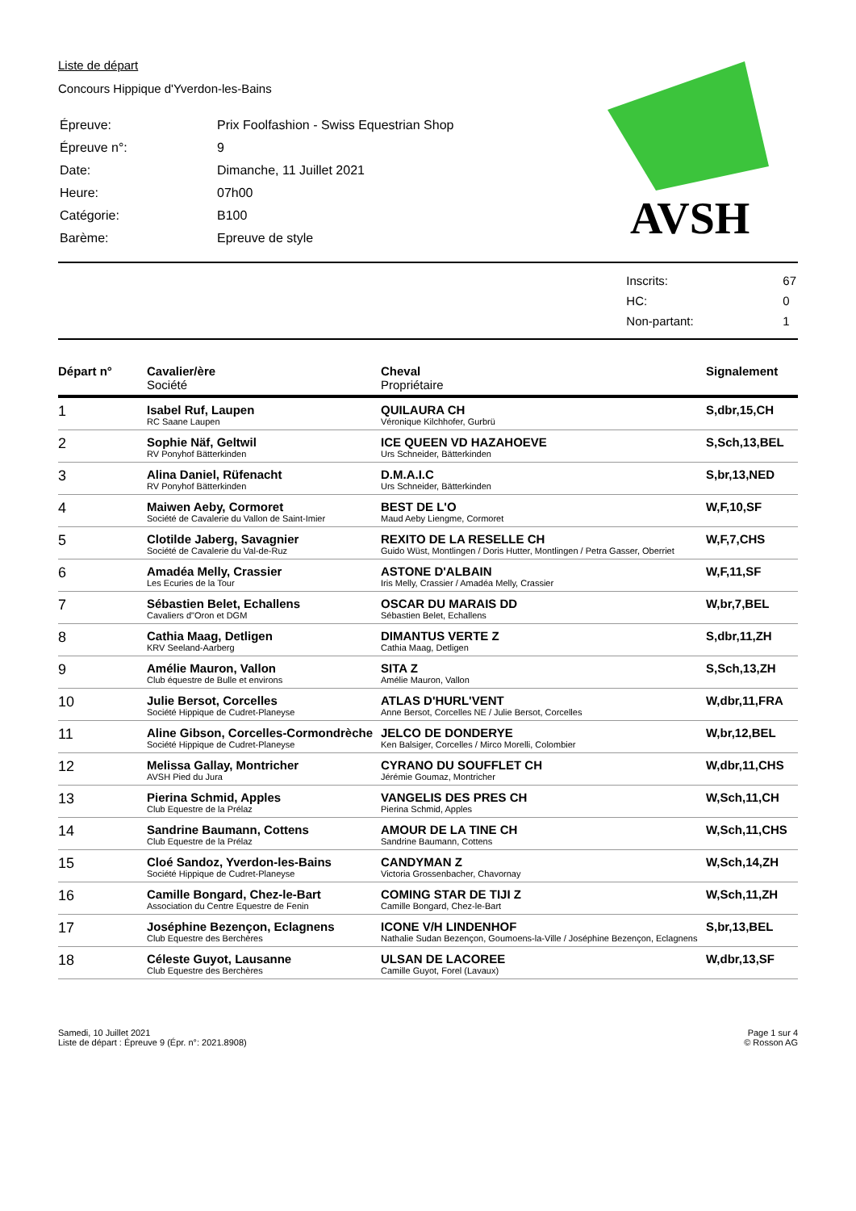Liste de départ
Concours Hippique d'Yverdon-les-Bains
| Épreuve: | Prix Foolfashion - Swiss Equestrian Shop |
| Épreuve n°: | 9 |
| Date: | Dimanche, 11 Juillet 2021 |
| Heure: | 07h00 |
| Catégorie: | B100 |
| Barème: | Epreuve de style |
AVSH
| Inscrits: | 67 |
| HC: | 0 |
| Non-partant: | 1 |
| Départ n° | Cavalier/ère Société | Cheval Propriétaire | Signalement |
| --- | --- | --- | --- |
| 1 | Isabel Ruf, Laupen RC Saane Laupen | QUILAURA CH Véronique Kilchhofer, Gurbrü | S,dbr,15,CH |
| 2 | Sophie Näf, Geltwil RV Ponyhof Bätterkinden | ICE QUEEN VD HAZAHOEVE Urs Schneider, Bätterkinden | S,Sch,13,BEL |
| 3 | Alina Daniel, Rüfenacht RV Ponyhof Bätterkinden | D.M.A.I.C Urs Schneider, Bätterkinden | S,br,13,NED |
| 4 | Maiwen Aeby, Cormoret Société de Cavalerie du Vallon de Saint-Imier | BEST DE L'O Maud Aeby Liengme, Cormoret | W,F,10,SF |
| 5 | Clotilde Jaberg, Savagnier Société de Cavalerie du Val-de-Ruz | REXITO DE LA RESELLE CH Guido Wüst, Montlingen / Doris Hutter, Montlingen / Petra Gasser, Oberriet | W,F,7,CHS |
| 6 | Amadéa Melly, Crassier Les Ecuries de la Tour | ASTONE D'ALBAIN Iris Melly, Crassier / Amadéa Melly, Crassier | W,F,11,SF |
| 7 | Sébastien Belet, Echallens Cavaliers d"Oron et DGM | OSCAR DU MARAIS DD Sébastien Belet, Echallens | W,br,7,BEL |
| 8 | Cathia Maag, Detligen KRV Seeland-Aarberg | DIMANTUS VERTE Z Cathia Maag, Detligen | S,dbr,11,ZH |
| 9 | Amélie Mauron, Vallon Club équestre de Bulle et environs | SITA Z Amélie Mauron, Vallon | S,Sch,13,ZH |
| 10 | Julie Bersot, Corcelles Société Hippique de Cudret-Planeyse | ATLAS D'HURL'VENT Anne Bersot, Corcelles NE / Julie Bersot, Corcelles | W,dbr,11,FRA |
| 11 | Aline Gibson, Corcelles-Cormondrèche Société Hippique de Cudret-Planeyse | JELCO DE DONDERYE Ken Balsiger, Corcelles / Mirco Morelli, Colombier | W,br,12,BEL |
| 12 | Melissa Gallay, Montricher AVSH Pied du Jura | CYRANO DU SOUFFLET CH Jérémie Goumaz, Montricher | W,dbr,11,CHS |
| 13 | Pierina Schmid, Apples Club Equestre de la Prélaz | VANGELIS DES PRES CH Pierina Schmid, Apples | W,Sch,11,CH |
| 14 | Sandrine Baumann, Cottens Club Equestre de la Prélaz | AMOUR DE LA TINE CH Sandrine Baumann, Cottens | W,Sch,11,CHS |
| 15 | Cloé Sandoz, Yverdon-les-Bains Société Hippique de Cudret-Planeyse | CANDYMAN Z Victoria Grossenbacher, Chavornay | W,Sch,14,ZH |
| 16 | Camille Bongard, Chez-le-Bart Association du Centre Equestre de Fenin | COMING STAR DE TIJI Z Camille Bongard, Chez-le-Bart | W,Sch,11,ZH |
| 17 | Joséphine Bezençon, Eclagnens Club Equestre des Berchères | ICONE V/H LINDENHOF Nathalie Sudan Bezençon, Goumoens-la-Ville / Joséphine Bezençon, Eclagnens | S,br,13,BEL |
| 18 | Céleste Guyot, Lausanne Club Equestre des Berchères | ULSAN DE LACOREE Camille Guyot, Forel (Lavaux) | W,dbr,13,SF |
Samedi, 10 Juillet 2021
Liste de départ : Épreuve 9 (Épr. n°: 2021.8908)
Page 1 sur 4
© Rosson AG